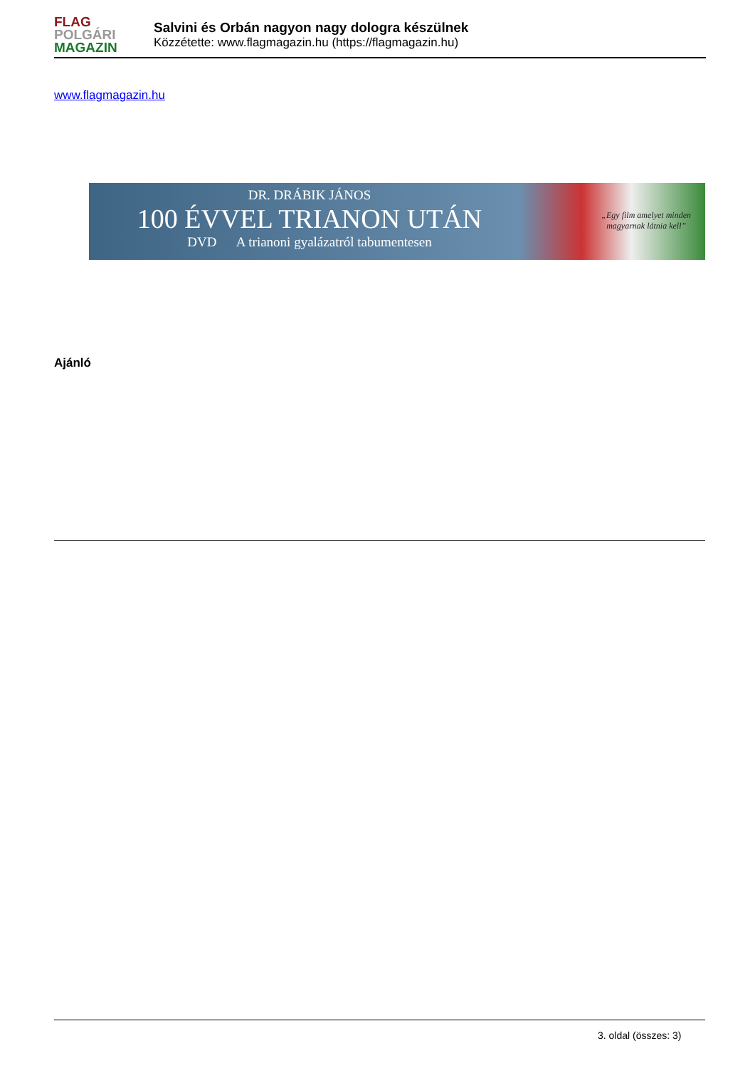FLAG
POLGÁRI
MAGAZIN
Salvini és Orbán nagyon nagy dologra készülnek
Közzétette: www.flagmagazin.hu (https://flagmagazin.hu)
www.flagmagazin.hu
DR. DRÁBIK JÁNOS
100 ÉVVEL TRIANON UTÁN
DVD A trianoni gyalázatról tabumentesen
„Egy film amelyet minden
magyarnak látnia kell”
Ajánló
3. oldal (összes: 3)